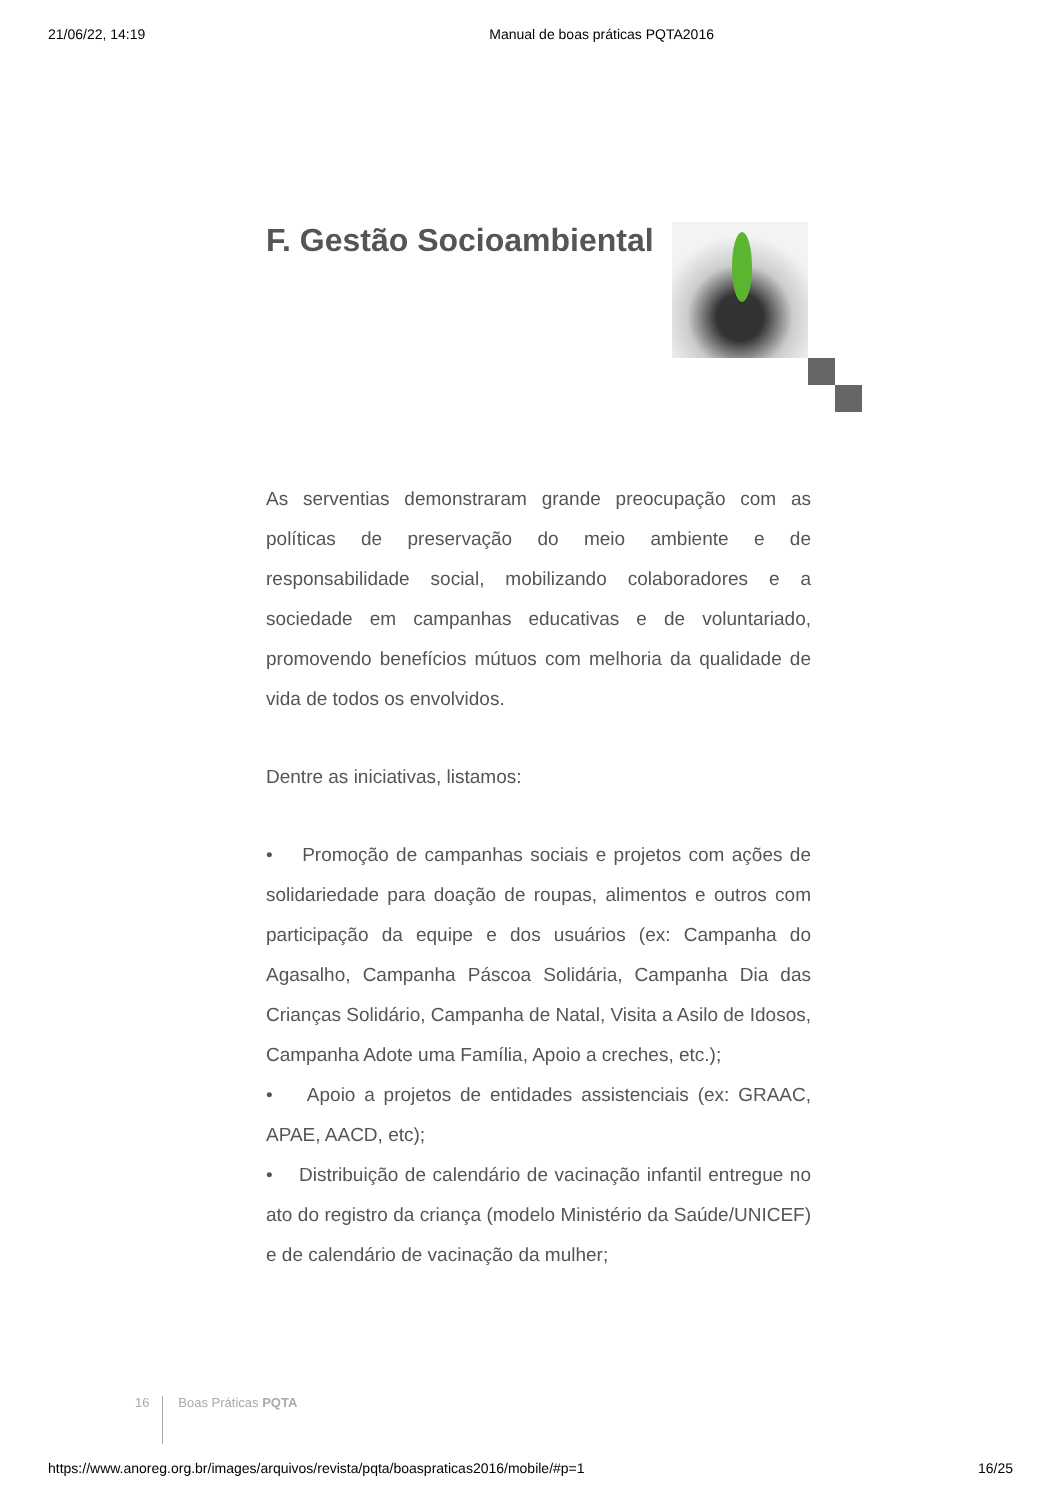21/06/22, 14:19 Manual de boas práticas PQTA2016
F. Gestão Socioambiental
As serventias demonstraram grande preocupação com as políticas de preservação do meio ambiente e de responsabilidade social, mobilizando colaboradores e a sociedade em campanhas educativas e de voluntariado, promovendo benefícios mútuos com melhoria da qualidade de vida de todos os envolvidos.
Dentre as iniciativas, listamos:
• Promoção de campanhas sociais e projetos com ações de solidariedade para doação de roupas, alimentos e outros com participação da equipe e dos usuários (ex: Campanha do Agasalho, Campanha Páscoa Solidária, Campanha Dia das Crianças Solidário, Campanha de Natal, Visita a Asilo de Idosos, Campanha Adote uma Família, Apoio a creches, etc.);
• Apoio a projetos de entidades assistenciais (ex: GRAAC, APAE, AACD, etc);
• Distribuição de calendário de vacinação infantil entregue no ato do registro da criança (modelo Ministério da Saúde/UNICEF) e de calendário de vacinação da mulher;
16 Boas Práticas PQTA
https://www.anoreg.org.br/images/arquivos/revista/pqta/boaspraticas2016/mobile/#p=1 16/25